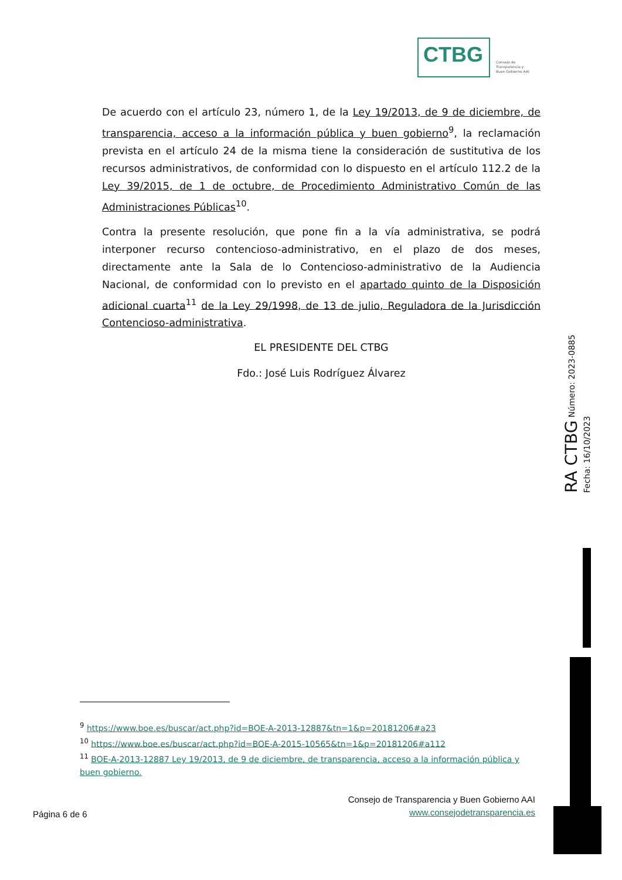CTBG
Consejo de
Transparencia y
Buen Gobierno AAI
De acuerdo con el artículo 23, número 1, de la Ley 19/2013, de 9 de diciembre, de transparencia, acceso a la información pública y buen gobierno<sup>9</sup>, la reclamación prevista en el artículo 24 de la misma tiene la consideración de sustitutiva de los recursos administrativos, de conformidad con lo dispuesto en el artículo 112.2 de la Ley 39/2015, de 1 de octubre, de Procedimiento Administrativo Común de las Administraciones Públicas<sup>10</sup>.
Contra la presente resolución, que pone fin a la vía administrativa, se podrá interponer recurso contencioso-administrativo, en el plazo de dos meses, directamente ante la Sala de lo Contencioso-administrativo de la Audiencia Nacional, de conformidad con lo previsto en el apartado quinto de la Disposición adicional cuarta<sup>11</sup> de la Ley 29/1998, de 13 de julio, Reguladora de la Jurisdicción Contencioso-administrativa.
EL PRESIDENTE DEL CTBG
Fdo.: José Luis Rodríguez Álvarez
RA CTBG Número: 2023-0885 Fecha: 16/10/2023
<sup>9</sup> https://www.boe.es/buscar/act.php?id=BOE-A-2013-12887&tn=1&p=20181206#a23
<sup>10</sup> https://www.boe.es/buscar/act.php?id=BOE-A-2015-10565&tn=1&p=20181206#a112
<sup>11</sup> BOE-A-2013-12887 Ley 19/2013, de 9 de diciembre, de transparencia, acceso a la información pública y buen gobierno.
Página 6 de 6
Consejo de Transparencia y Buen Gobierno AAI
www.consejodetransparencia.es